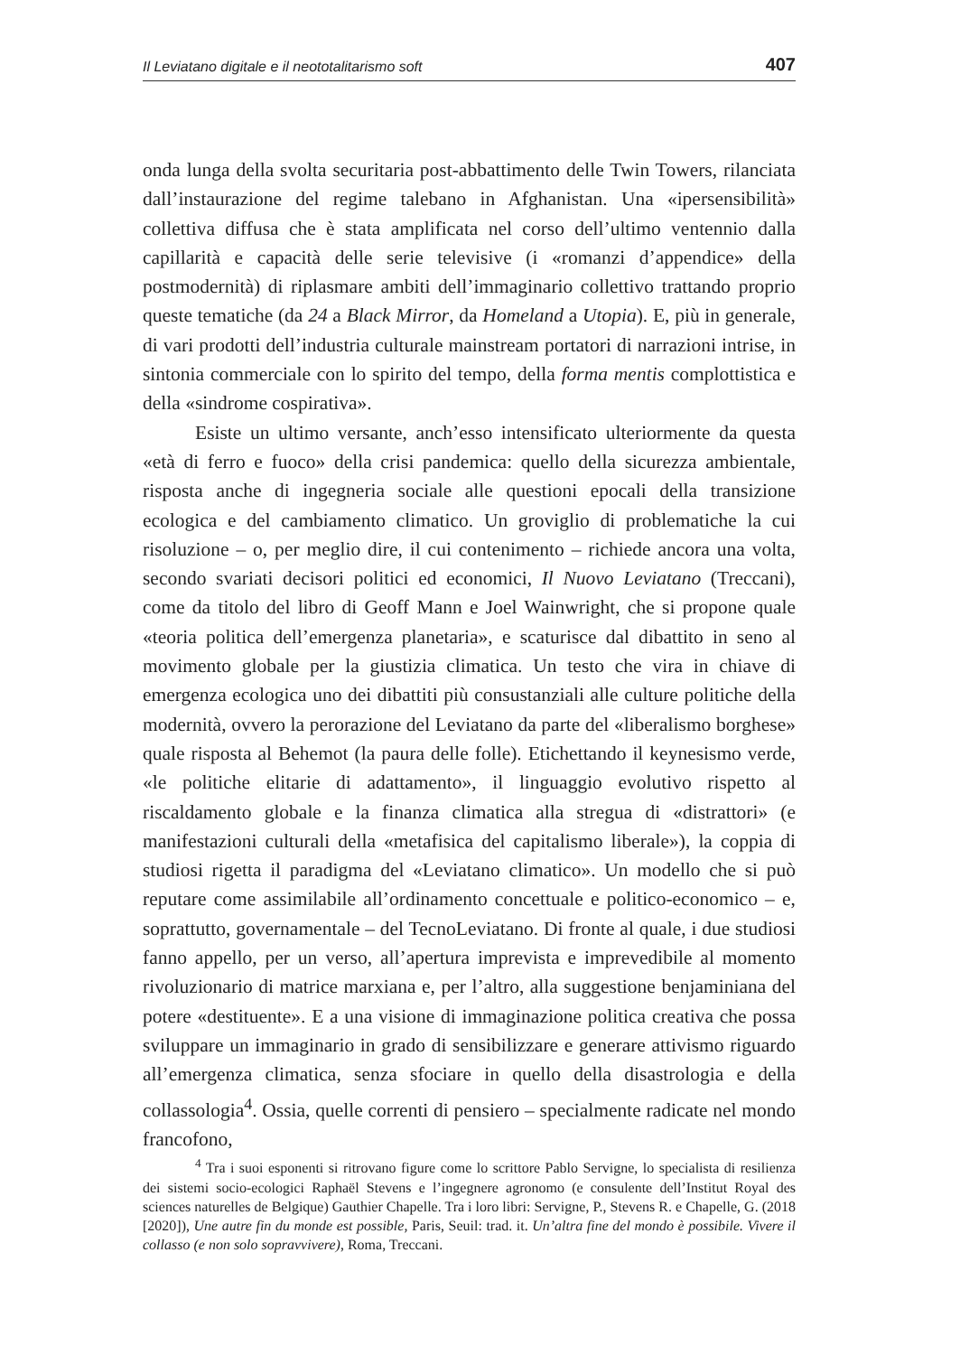Il Leviatano digitale e il neototalitarismo soft 407
onda lunga della svolta securitaria post-abbattimento delle Twin Towers, rilanciata dall’instaurazione del regime talebano in Afghanistan. Una «ipersensibilità» collettiva diffusa che è stata amplificata nel corso dell’ultimo ventennio dalla capillarità e capacità delle serie televisive (i «romanzi d’appendice» della postmodernità) di riplasmare ambiti dell’immaginario collettivo trattando proprio queste tematiche (da 24 a Black Mirror, da Homeland a Utopia). E, più in generale, di vari prodotti dell’industria culturale mainstream portatori di narrazioni intrise, in sintonia commerciale con lo spirito del tempo, della forma mentis complottistica e della «sindrome cospirativa».
Esiste un ultimo versante, anch’esso intensificato ulteriormente da questa «età di ferro e fuoco» della crisi pandemica: quello della sicurezza ambientale, risposta anche di ingegneria sociale alle questioni epocali della transizione ecologica e del cambiamento climatico. Un groviglio di problematiche la cui risoluzione – o, per meglio dire, il cui contenimento – richiede ancora una volta, secondo svariati decisori politici ed economici, Il Nuovo Leviatano (Treccani), come da titolo del libro di Geoff Mann e Joel Wainwright, che si propone quale «teoria politica dell’emergenza planetaria», e scaturisce dal dibattito in seno al movimento globale per la giustizia climatica. Un testo che vira in chiave di emergenza ecologica uno dei dibattiti più consustanziali alle culture politiche della modernità, ovvero la perorazione del Leviatano da parte del «liberalismo borghese» quale risposta al Behemot (la paura delle folle). Etichettando il keynesismo verde, «le politiche elitarie di adattamento», il linguaggio evolutivo rispetto al riscaldamento globale e la finanza climatica alla stregua di «distrattori» (e manifestazioni culturali della «metafisica del capitalismo liberale»), la coppia di studiosi rigetta il paradigma del «Leviatano climatico». Un modello che si può reputare come assimilabile all’ordinamento concettuale e politico-economico – e, soprattutto, governamentale – del TecnoLeviatano. Di fronte al quale, i due studiosi fanno appello, per un verso, all’apertura imprevista e imprevedibile al momento rivoluzionario di matrice marxiana e, per l’altro, alla suggestione benjaminiana del potere «destituente». E a una visione di immaginazione politica creativa che possa sviluppare un immaginario in grado di sensibilizzare e generare attivismo riguardo all’emergenza climatica, senza sfociare in quello della disastrologia e della collassologia<sup>4</sup>. Ossia, quelle correnti di pensiero – specialmente radicate nel mondo francofono,
<sup>4</sup> Tra i suoi esponenti si ritrovano figure come lo scrittore Pablo Servigne, lo specialista di resilienza dei sistemi socio-ecologici Raphaël Stevens e l’ingegnere agronomo (e consulente dell’Institut Royal des sciences naturelles de Belgique) Gauthier Chapelle. Tra i loro libri: Servigne, P., Stevens R. e Chapelle, G. (2018 [2020]), Une autre fin du monde est possible, Paris, Seuil: trad. it. Un’altra fine del mondo è possibile. Vivere il collasso (e non solo sopravvivere), Roma, Treccani.